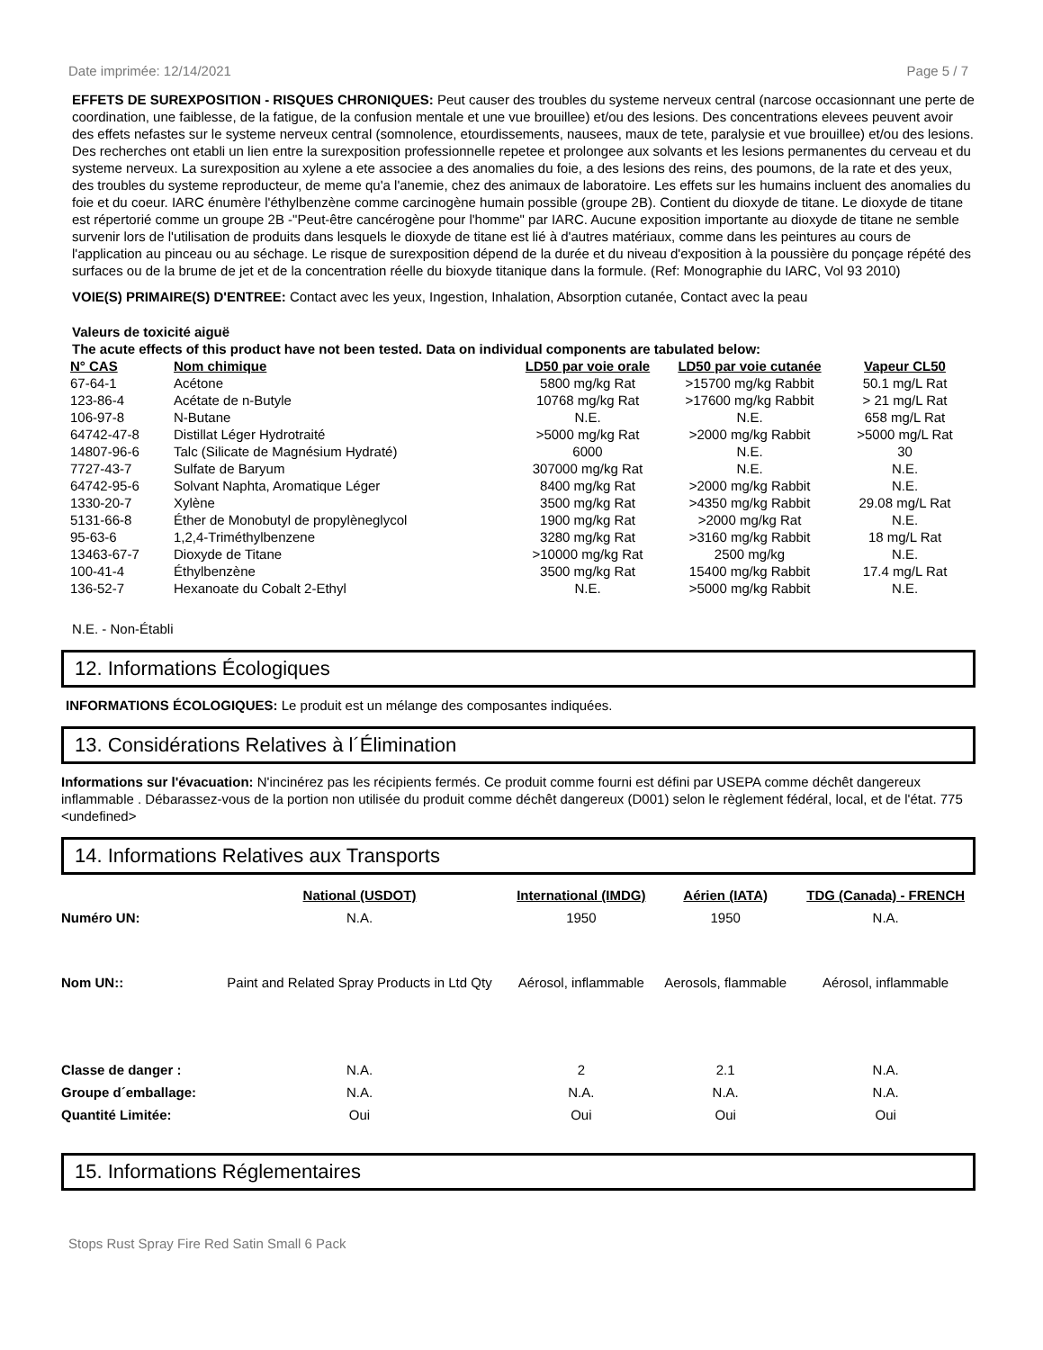Date imprimée: 12/14/2021 Page 5 / 7
EFFETS DE SUREXPOSITION - RISQUES CHRONIQUES: Peut causer des troubles du systeme nerveux central (narcose occasionnant une perte de coordination, une faiblesse, de la fatigue, de la confusion mentale et une vue brouillee) et/ou des lesions. Des concentrations elevees peuvent avoir des effets nefastes sur le systeme nerveux central (somnolence, etourdissements, nausees, maux de tete, paralysie et vue brouillee) et/ou des lesions. Des recherches ont etabli un lien entre la surexposition professionnelle repetee et prolongee aux solvants et les lesions permanentes du cerveau et du systeme nerveux. La surexposition au xylene a ete associee a des anomalies du foie, a des lesions des reins, des poumons, de la rate et des yeux, des troubles du systeme reproducteur, de meme qu'a l'anemie, chez des animaux de laboratoire. Les effets sur les humains incluent des anomalies du foie et du coeur. IARC énumère l'éthylbenzène comme carcinogène humain possible (groupe 2B). Contient du dioxyde de titane. Le dioxyde de titane est répertorié comme un groupe 2B -"Peut-être cancérogène pour l'homme" par IARC. Aucune exposition importante au dioxyde de titane ne semble survenir lors de l'utilisation de produits dans lesquels le dioxyde de titane est lié à d'autres matériaux, comme dans les peintures au cours de l'application au pinceau ou au séchage. Le risque de surexposition dépend de la durée et du niveau d'exposition à la poussière du ponçage répété des surfaces ou de la brume de jet et de la concentration réelle du bioxyde titanique dans la formule. (Ref: Monographie du IARC, Vol 93 2010)
VOIE(S) PRIMAIRE(S) D'ENTREE: Contact avec les yeux, Ingestion, Inhalation, Absorption cutanée, Contact avec la peau
Valeurs de toxicité aiguë
The acute effects of this product have not been tested. Data on individual components are tabulated below:
| N° CAS | Nom chimique | LD50 par voie orale | LD50 par voie cutanée | Vapeur CL50 |
| --- | --- | --- | --- | --- |
| 67-64-1 | Acétone | 5800 mg/kg Rat | >15700 mg/kg Rabbit | 50.1 mg/L Rat |
| 123-86-4 | Acétate de n-Butyle | 10768 mg/kg Rat | >17600 mg/kg Rabbit | > 21 mg/L Rat |
| 106-97-8 | N-Butane | N.E. | N.E. | 658 mg/L Rat |
| 64742-47-8 | Distillat Léger Hydrotraité | >5000 mg/kg Rat | >2000 mg/kg Rabbit | >5000 mg/L Rat |
| 14807-96-6 | Talc (Silicate de Magnésium Hydraté) | 6000 | N.E. | 30 |
| 7727-43-7 | Sulfate de Baryum | 307000 mg/kg Rat | N.E. | N.E. |
| 64742-95-6 | Solvant Naphta, Aromatique Léger | 8400 mg/kg Rat | >2000 mg/kg Rabbit | N.E. |
| 1330-20-7 | Xylène | 3500 mg/kg Rat | >4350 mg/kg Rabbit | 29.08 mg/L Rat |
| 5131-66-8 | Éther de Monobutyl de propylèneglycol | 1900 mg/kg Rat | >2000 mg/kg Rat | N.E. |
| 95-63-6 | 1,2,4-Triméthylbenzene | 3280 mg/kg Rat | >3160 mg/kg Rabbit | 18 mg/L Rat |
| 13463-67-7 | Dioxyde de Titane | >10000 mg/kg Rat | 2500 mg/kg | N.E. |
| 100-41-4 | Éthylbenzène | 3500 mg/kg Rat | 15400 mg/kg Rabbit | 17.4 mg/L Rat |
| 136-52-7 | Hexanoate du Cobalt 2-Ethyl | N.E. | >5000 mg/kg Rabbit | N.E. |
N.E. - Non-Établi
12. Informations Écologiques
INFORMATIONS ÉCOLOGIQUES: Le produit est un mélange des composantes indiquées.
13. Considérations Relatives à l´Élimination
Informations sur l'évacuation: N'incinérez pas les récipients fermés. Ce produit comme fourni est défini par USEPA comme déchêt dangereux inflammable . Débarassez-vous de la portion non utilisée du produit comme déchêt dangereux (D001) selon le règlement fédéral, local, et de l'état. 775 <undefined>
14. Informations Relatives aux Transports
| | National (USDOT) | International (IMDG) | Aérien (IATA) | TDG (Canada) - FRENCH |
| --- | --- | --- | --- | --- |
| Numéro UN: | N.A. | 1950 | 1950 | N.A. |
| Nom UN:: | Paint and Related Spray Products in Ltd Qty | Aérosol, inflammable | Aerosols, flammable | Aérosol, inflammable |
| Classe de danger : | N.A. | 2 | 2.1 | N.A. |
| Groupe d´emballage: | N.A. | N.A. | N.A. | N.A. |
| Quantité Limitée: | Oui | Oui | Oui | Oui |
15. Informations Réglementaires
Stops Rust Spray Fire Red Satin Small 6 Pack